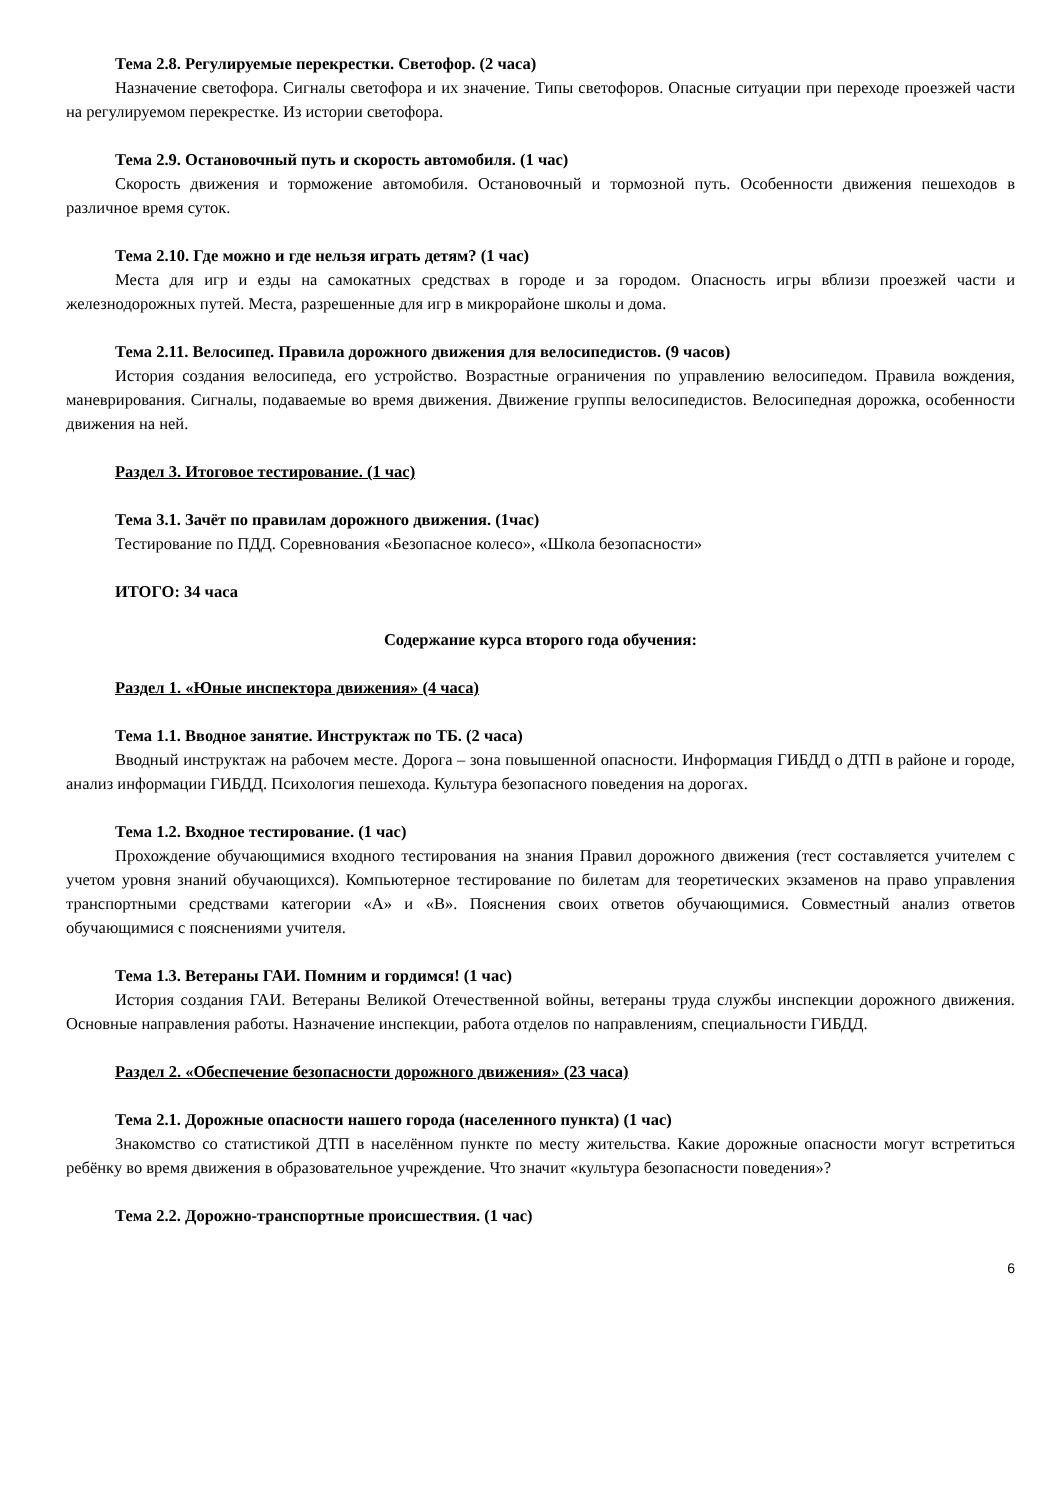Тема 2.8. Регулируемые перекрестки. Светофор. (2 часа)
Назначение светофора. Сигналы светофора и их значение. Типы светофоров. Опасные ситуации при переходе проезжей части на регулируемом перекрестке. Из истории светофора.
Тема 2.9. Остановочный путь и скорость автомобиля. (1 час)
Скорость движения и торможение автомобиля. Остановочный и тормозной путь. Особенности движения пешеходов в различное время суток.
Тема 2.10. Где можно и где нельзя играть детям? (1 час)
Места для игр и езды на самокатных средствах в городе и за городом. Опасность игры вблизи проезжей части и железнодорожных путей. Места, разрешенные для игр в микрорайоне школы и дома.
Тема 2.11. Велосипед. Правила дорожного движения для велосипедистов. (9 часов)
История создания велосипеда, его устройство. Возрастные ограничения по управлению велосипедом. Правила вождения, маневрирования. Сигналы, подаваемые во время движения. Движение группы велосипедистов. Велосипедная дорожка, особенности движения на ней.
Раздел 3. Итоговое тестирование. (1 час)
Тема 3.1. Зачёт по правилам дорожного движения. (1час)
Тестирование по ПДД. Соревнования «Безопасное колесо», «Школа безопасности»
ИТОГО: 34 часа
Содержание курса второго года обучения:
Раздел 1. «Юные инспектора движения» (4 часа)
Тема 1.1. Вводное занятие. Инструктаж по ТБ. (2 часа)
Вводный инструктаж на рабочем месте. Дорога – зона повышенной опасности. Информация ГИБДД о ДТП в районе и городе, анализ информации ГИБДД. Психология пешехода. Культура безопасного поведения на дорогах.
Тема 1.2. Входное тестирование. (1 час)
Прохождение обучающимися входного тестирования на знания Правил дорожного движения (тест составляется учителем с учетом уровня знаний обучающихся). Компьютерное тестирование по билетам для теоретических экзаменов на право управления транспортными средствами категории «А» и «В». Пояснения своих ответов обучающимися. Совместный анализ ответов обучающимися с пояснениями учителя.
Тема 1.3. Ветераны ГАИ. Помним и гордимся! (1 час)
История создания ГАИ. Ветераны Великой Отечественной войны, ветераны труда службы инспекции дорожного движения. Основные направления работы. Назначение инспекции, работа отделов по направлениям, специальности ГИБДД.
Раздел 2. «Обеспечение безопасности дорожного движения» (23 часа)
Тема 2.1. Дорожные опасности нашего города (населенного пункта) (1 час)
Знакомство со статистикой ДТП в населённом пункте по месту жительства. Какие дорожные опасности могут встретиться ребёнку во время движения в образовательное учреждение. Что значит «культура безопасности поведения»?
Тема 2.2. Дорожно-транспортные происшествия. (1 час)
6